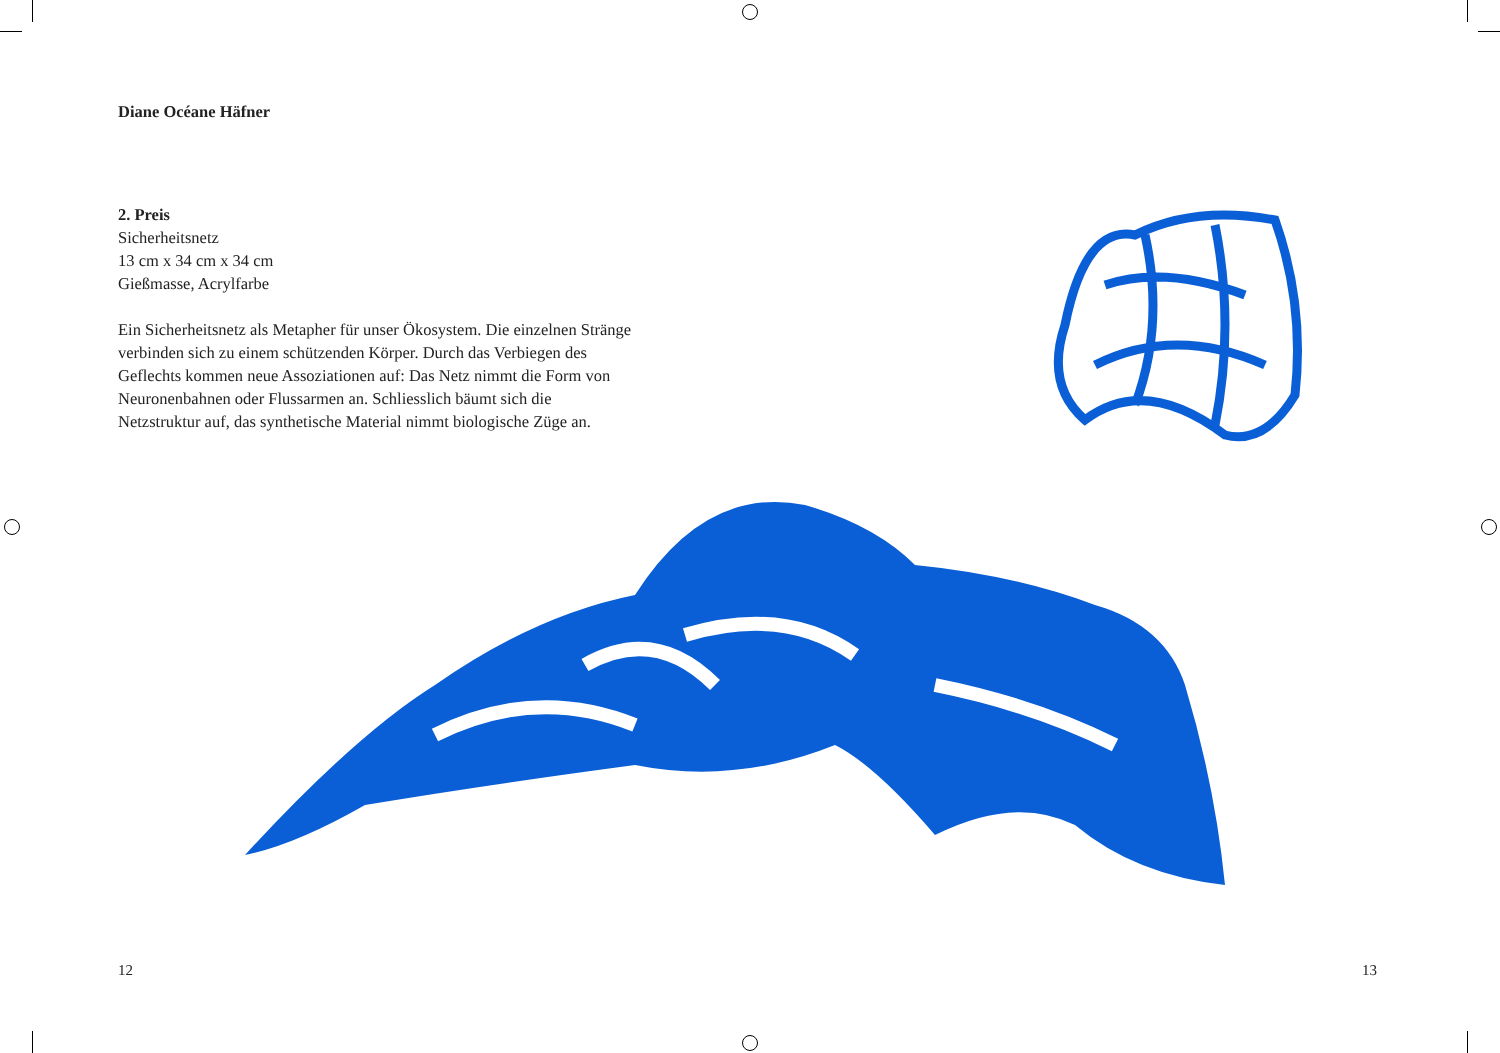Diane Océane Häfner
2. Preis
Sicherheitsnetz
13 cm x 34 cm x 34 cm
Gießmasse, Acrylfarbe
Ein Sicherheitsnetz als Metapher für unser Ökosystem. Die einzelnen Stränge verbinden sich zu einem schützenden Körper. Durch das Verbiegen des Geflechts kommen neue Assoziationen auf: Das Netz nimmt die Form von Neuronenbahnen oder Flussarmen an. Schliesslich bäumt sich die Netzstruktur auf, das synthetische Material nimmt biologische Züge an.
12 13